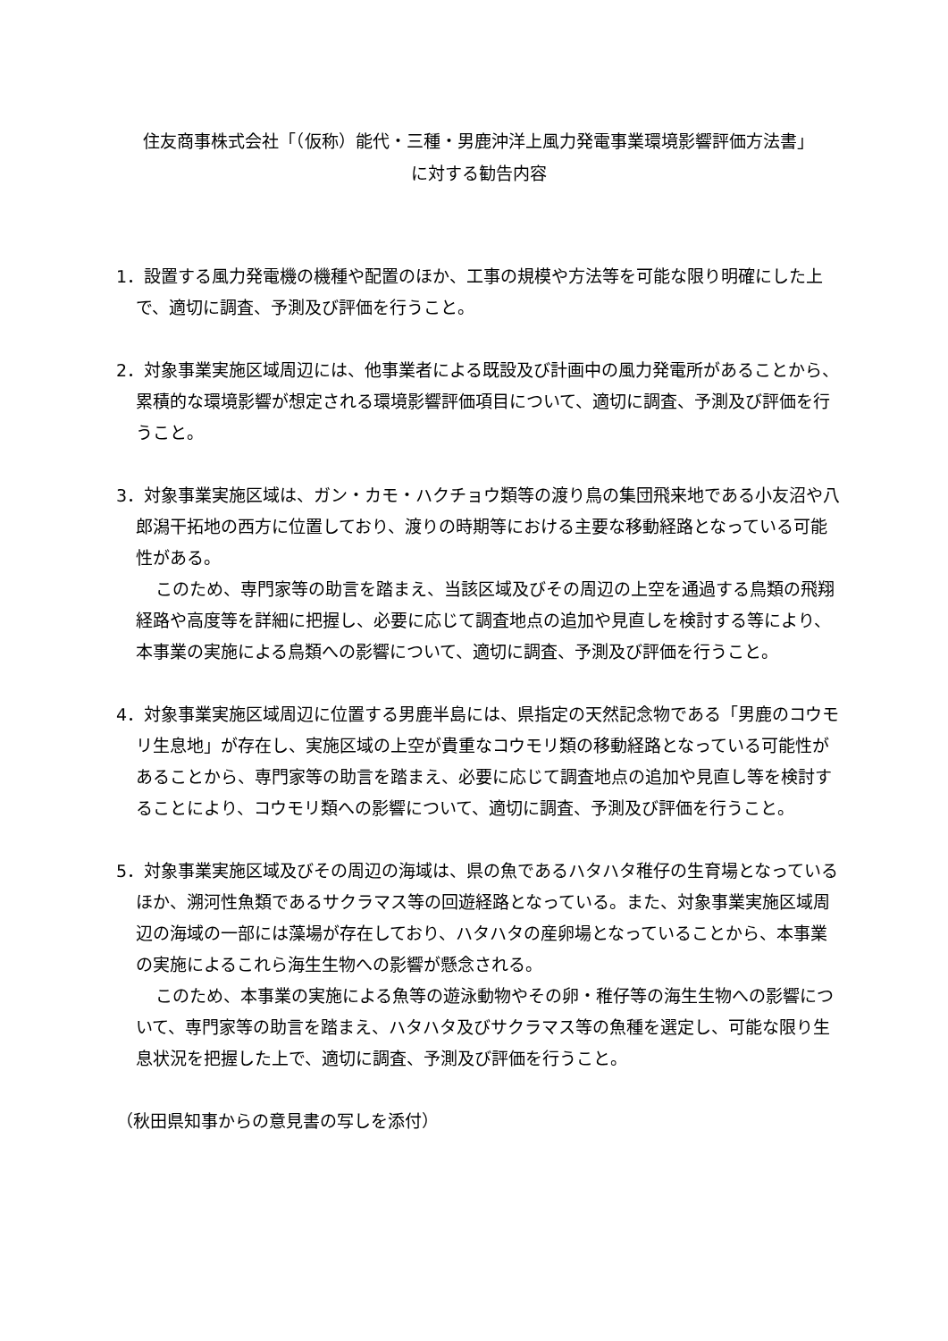住友商事株式会社「（仮称）能代・三種・男鹿沖洋上風力発電事業環境影響評価方法書」
に対する勧告内容
1．設置する風力発電機の機種や配置のほか、工事の規模や方法等を可能な限り明確にした上で、適切に調査、予測及び評価を行うこと。
2．対象事業実施区域周辺には、他事業者による既設及び計画中の風力発電所があることから、累積的な環境影響が想定される環境影響評価項目について、適切に調査、予測及び評価を行うこと。
3．対象事業実施区域は、ガン・カモ・ハクチョウ類等の渡り鳥の集団飛来地である小友沼や八郎潟干拓地の西方に位置しており、渡りの時期等における主要な移動経路となっている可能性がある。
このため、専門家等の助言を踏まえ、当該区域及びその周辺の上空を通過する鳥類の飛翔経路や高度等を詳細に把握し、必要に応じて調査地点の追加や見直しを検討する等により、本事業の実施による鳥類への影響について、適切に調査、予測及び評価を行うこと。
4．対象事業実施区域周辺に位置する男鹿半島には、県指定の天然記念物である「男鹿のコウモリ生息地」が存在し、実施区域の上空が貴重なコウモリ類の移動経路となっている可能性があることから、専門家等の助言を踏まえ、必要に応じて調査地点の追加や見直し等を検討することにより、コウモリ類への影響について、適切に調査、予測及び評価を行うこと。
5．対象事業実施区域及びその周辺の海域は、県の魚であるハタハタ稚仔の生育場となっているほか、溯河性魚類であるサクラマス等の回遊経路となっている。また、対象事業実施区域周辺の海域の一部には藻場が存在しており、ハタハタの産卵場となっていることから、本事業の実施によるこれら海生生物への影響が懸念される。
このため、本事業の実施による魚等の遊泳動物やその卵・稚仔等の海生生物への影響について、専門家等の助言を踏まえ、ハタハタ及びサクラマス等の魚種を選定し、可能な限り生息状況を把握した上で、適切に調査、予測及び評価を行うこと。
（秋田県知事からの意見書の写しを添付）